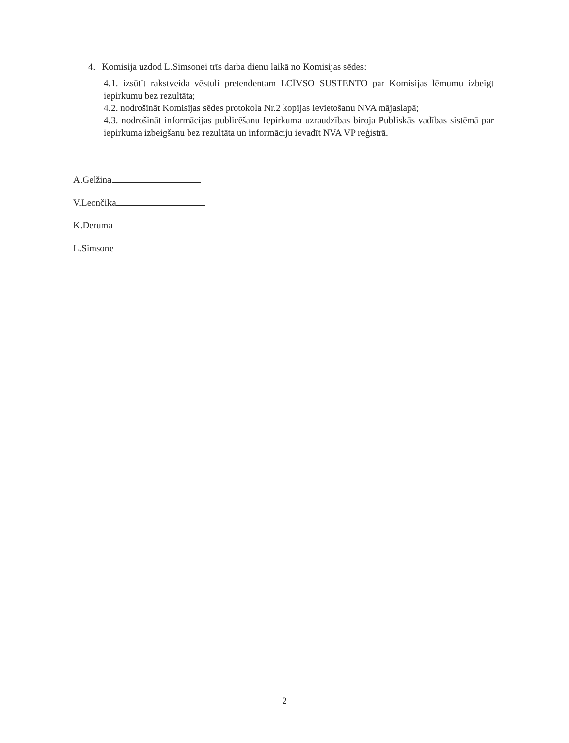4. Komisija uzdod L.Simsonei trīs darba dienu laikā no Komisijas sēdes:
4.1. izsūtīt rakstveida vēstuli pretendentam LCĪVSO SUSTENTO par Komisijas lēmumu izbeigt iepirkumu bez rezultāta;
4.2. nodrošināt Komisijas sēdes protokola Nr.2 kopijas ievietošanu NVA mājaslapā;
4.3. nodrošināt informācijas publicēšanu Iepirkuma uzraudzības biroja Publiskās vadības sistēmā par iepirkuma izbeigšanu bez rezultāta un informāciju ievadīt NVA VP reģistrā.
A.Gelžina
V.Leončika
K.Deruma
L.Simsone
2